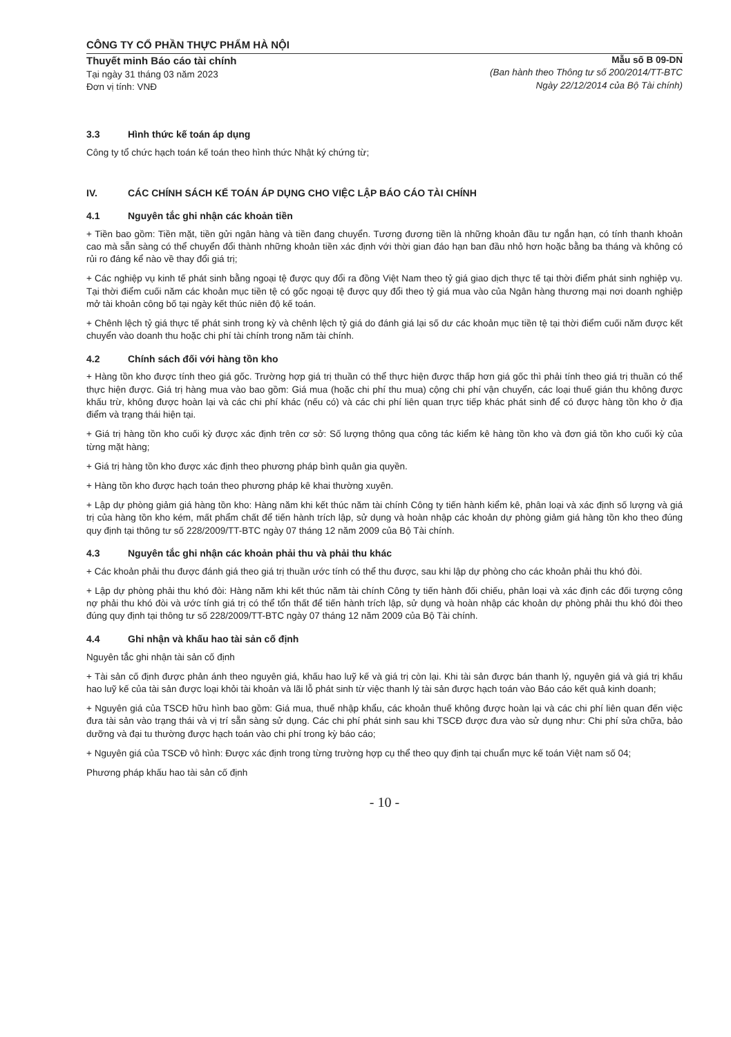CÔNG TY CỔ PHẦN THỰC PHẨM HÀ NỘI
Thuyết minh Báo cáo tài chính
Tại ngày 31 tháng 03 năm 2023
Đơn vị tính: VNĐ
Mẫu số B 09-DN
(Ban hành theo Thông tư số 200/2014/TT-BTC
Ngày 22/12/2014 của Bộ Tài chính)
3.3 Hình thức kế toán áp dụng
Công ty tổ chức hạch toán kế toán theo hình thức Nhật ký chứng từ;
IV. CÁC CHÍNH SÁCH KẾ TOÁN ÁP DỤNG CHO VIỆC LẬP BÁO CÁO TÀI CHÍNH
4.1 Nguyên tắc ghi nhận các khoản tiền
+ Tiền bao gồm: Tiền mặt, tiền gửi ngân hàng và tiền đang chuyển. Tương đương tiền là những khoản đầu tư ngắn hạn, có tính thanh khoản cao mà sẵn sàng có thể chuyển đổi thành những khoản tiền xác định với thời gian đáo hạn ban đầu nhỏ hơn hoặc bằng ba tháng và không có rủi ro đáng kể nào về thay đổi giá trị;
+ Các nghiệp vụ kinh tế phát sinh bằng ngoại tệ được quy đổi ra đồng Việt Nam theo tỷ giá giao dịch thực tế tại thời điểm phát sinh nghiệp vụ. Tại thời điểm cuối năm các khoản mục tiền tệ có gốc ngoại tệ được quy đổi theo tỷ giá mua vào của Ngân hàng thương mại nơi doanh nghiệp mở tài khoản công bố tại ngày kết thúc niên độ kế toán.
+ Chênh lệch tỷ giá thực tế phát sinh trong kỳ và chênh lệch tỷ giá do đánh giá lại số dư các khoản mục tiền tệ tại thời điểm cuối năm được kết chuyển vào doanh thu hoặc chi phí tài chính trong năm tài chính.
4.2 Chính sách đối với hàng tồn kho
+ Hàng tồn kho được tính theo giá gốc. Trường hợp giá trị thuần có thể thực hiện được thấp hơn giá gốc thì phải tính theo giá trị thuần có thể thực hiện được. Giá trị hàng mua vào bao gồm: Giá mua (hoặc chi phí thu mua) cộng chi phí vận chuyển, các loại thuế gián thu không được khấu trừ, không được hoàn lại và các chi phí khác (nếu có) và các chi phí liên quan trực tiếp khác phát sinh để có được hàng tồn kho ở địa điểm và trạng thái hiện tại.
+ Giá trị hàng tồn kho cuối kỳ được xác định trên cơ sở: Số lượng thông qua công tác kiểm kê hàng tồn kho và đơn giá tồn kho cuối kỳ của từng mặt hàng;
+ Giá trị hàng tồn kho được xác định theo phương pháp bình quân gia quyền.
+ Hàng tồn kho được hạch toán theo phương pháp kê khai thường xuyên.
+ Lập dự phòng giảm giá hàng tồn kho: Hàng năm khi kết thúc năm tài chính Công ty tiến hành kiểm kê, phân loại và xác định số lượng và giá trị của hàng tồn kho kém, mất phẩm chất để tiến hành trích lập, sử dụng và hoàn nhập các khoản dự phòng giảm giá hàng tồn kho theo đúng quy định tại thông tư số 228/2009/TT-BTC ngày 07 tháng 12 năm 2009 của Bộ Tài chính.
4.3 Nguyên tắc ghi nhận các khoản phải thu và phải thu khác
+ Các khoản phải thu được đánh giá theo giá trị thuần ước tính có thể thu được, sau khi lập dự phòng cho các khoản phải thu khó đòi.
+ Lập dự phòng phải thu khó đòi: Hàng năm khi kết thúc năm tài chính Công ty tiến hành đối chiếu, phân loại và xác định các đối tượng công nợ phải thu khó đòi và ước tính giá trị có thể tổn thất để tiến hành trích lập, sử dụng và hoàn nhập các khoản dự phòng phải thu khó đòi theo đúng quy định tại thông tư số 228/2009/TT-BTC ngày 07 tháng 12 năm 2009 của Bộ Tài chính.
4.4 Ghi nhận và khấu hao tài sản cố định
Nguyên tắc ghi nhận tài sản cố định
+ Tài sản cố định được phản ánh theo nguyên giá, khấu hao luỹ kế và giá trị còn lại. Khi tài sản được bán thanh lý, nguyên giá và giá trị khấu hao luỹ kế của tài sản được loại khỏi tài khoản và lãi lỗ phát sinh từ việc thanh lý tài sản được hạch toán vào Báo cáo kết quả kinh doanh;
+ Nguyên giá của TSCĐ hữu hình bao gồm: Giá mua, thuế nhập khẩu, các khoản thuế không được hoàn lại và các chi phí liên quan đến việc đưa tài sản vào trạng thái và vị trí sẵn sàng sử dụng. Các chi phí phát sinh sau khi TSCĐ được đưa vào sử dụng như: Chi phí sửa chữa, bảo dưỡng và đại tu thường được hạch toán vào chi phí trong kỳ báo cáo;
+ Nguyên giá của TSCĐ vô hình: Được xác định trong từng trường hợp cụ thể theo quy định tại chuẩn mực kế toán Việt nam số 04;
Phương pháp khấu hao tài sản cố định
- 10 -